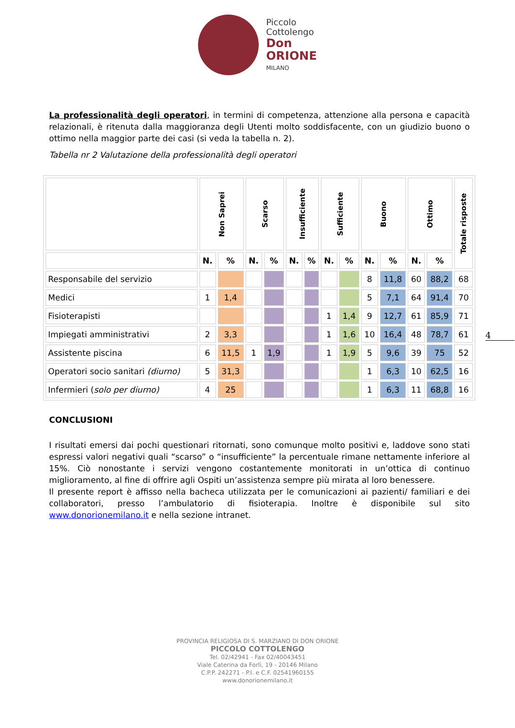Piccolo
Cottolengo
Don
ORIONE
MILANO
La professionalità degli operatori, in termini di competenza, attenzione alla persona e capacità relazionali, è ritenuta dalla maggioranza degli Utenti molto soddisfacente, con un giudizio buono o ottimo nella maggior parte dei casi (si veda la tabella n. 2).
Tabella nr 2 Valutazione della professionalità degli operatori
| | Non Saprei | | Scarso | | Insufficiente | | Sufficiente | | Buono | | Ottimo | | Totale risposte |
| --- | --- | --- | --- | --- | --- | --- | --- | --- | --- | --- | --- | --- | --- |
| | N. | % | N. | % | N. | % | N. | % | N. | % | N. | % | |
| Responsabile del servizio | | | | | | | | | 8 | 11,8 | 60 | 88,2 | 68 |
| Medici | 1 | 1,4 | | | | | | | 5 | 7,1 | 64 | 91,4 | 70 |
| Fisioterapisti | | | | | | | 1 | 1,4 | 9 | 12,7 | 61 | 85,9 | 71 |
| Impiegati amministrativi | 2 | 3,3 | | | | | 1 | 1,6 | 10 | 16,4 | 48 | 78,7 | 61 |
| Assistente piscina | 6 | 11,5 | 1 | 1,9 | | | 1 | 1,9 | 5 | 9,6 | 39 | 75 | 52 |
| Operatori socio sanitari (diurno) | 5 | 31,3 | | | | | | | 1 | 6,3 | 10 | 62,5 | 16 |
| Infermieri ( solo per diurno) | 4 | 25 | | | | | | | 1 | 6,3 | 11 | 68,8 | 16 |
CONCLUSIONI
I risultati emersi dai pochi questionari ritornati, sono comunque molto positivi e, laddove sono stati espressi valori negativi quali “scarso” o “insufficiente” la percentuale rimane nettamente inferiore al 15%. Ciò nonostante i servizi vengono costantemente monitorati in un’ottica di continuo miglioramento, al fine di offrire agli Ospiti un’assistenza sempre più mirata al loro benessere.
Il presente report è affisso nella bacheca utilizzata per le comunicazioni ai pazienti/ familiari e dei collaboratori, presso l’ambulatorio di fisioterapia. Inoltre è disponibile sul sito www.donorionemilano.it e nella sezione intranet.
4
PROVINCIA RELIGIOSA DI S. MARZIANO DI DON ORIONE
PICCOLO COTTOLENGO
Tel. 02/42941 - Fax 02/40043451
Viale Caterina da Forlì, 19 - 20146 Milano
C.P.P. 242271 - P.I. e C.F. 02541960155
www.donorionemilano.it